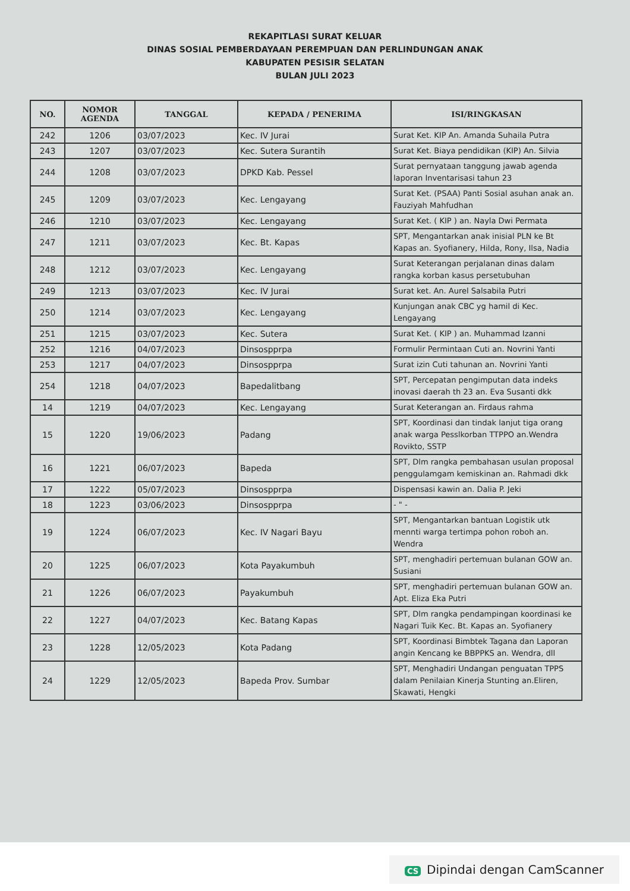REKAPITLASI SURAT KELUAR
DINAS SOSIAL PEMBERDAYAAN PEREMPUAN DAN PERLINDUNGAN ANAK
KABUPATEN PESISIR SELATAN
BULAN JULI 2023
| NO. | NOMOR AGENDA | TANGGAL | KEPADA / PENERIMA | ISI/RINGKASAN |
| --- | --- | --- | --- | --- |
| 242 | 1206 | 03/07/2023 | Kec. IV Jurai | Surat Ket. KIP An. Amanda Suhaila Putra |
| 243 | 1207 | 03/07/2023 | Kec. Sutera Surantih | Surat Ket. Biaya pendidikan (KIP) An. Silvia |
| 244 | 1208 | 03/07/2023 | DPKD Kab. Pessel | Surat pernyataan tanggung jawab agenda laporan Inventarisasi tahun 23 |
| 245 | 1209 | 03/07/2023 | Kec. Lengayang | Surat Ket. (PSAA) Panti Sosial asuhan anak an. Fauziyah Mahfudhan |
| 246 | 1210 | 03/07/2023 | Kec. Lengayang | Surat Ket. ( KIP ) an. Nayla Dwi Permata |
| 247 | 1211 | 03/07/2023 | Kec. Bt. Kapas | SPT, Mengantarkan anak inisial PLN ke Bt Kapas an. Syofianery, Hilda, Rony, Ilsa, Nadia |
| 248 | 1212 | 03/07/2023 | Kec. Lengayang | Surat Keterangan perjalanan dinas dalam rangka korban kasus persetubuhan |
| 249 | 1213 | 03/07/2023 | Kec. IV Jurai | Surat ket. An. Aurel Salsabila Putri |
| 250 | 1214 | 03/07/2023 | Kec. Lengayang | Kunjungan anak CBC yg hamil di Kec. Lengayang |
| 251 | 1215 | 03/07/2023 | Kec. Sutera | Surat Ket. ( KIP ) an. Muhammad Izanni |
| 252 | 1216 | 04/07/2023 | Dinsospprpa | Formulir Permintaan Cuti an. Novrini Yanti |
| 253 | 1217 | 04/07/2023 | Dinsospprpa | Surat izin Cuti tahunan an. Novrini Yanti |
| 254 | 1218 | 04/07/2023 | Bapedalitbang | SPT, Percepatan pengimputan data indeks inovasi daerah th 23 an. Eva Susanti dkk |
| 14 | 1219 | 04/07/2023 | Kec. Lengayang | Surat Keterangan an. Firdaus rahma |
| 15 | 1220 | 19/06/2023 | Padang | SPT, Koordinasi dan tindak lanjut tiga orang anak warga Pesslkorban TTPPO an.Wendra Rovikto, SSTP |
| 16 | 1221 | 06/07/2023 | Bapeda | SPT, Dlm rangka pembahasan usulan proposal penggulamgam kemiskinan an. Rahmadi dkk |
| 17 | 1222 | 05/07/2023 | Dinsospprpa | Dispensasi kawin an. Dalia P. Jeki |
| 18 | 1223 | 03/06/2023 | Dinsospprpa | - " - |
| 19 | 1224 | 06/07/2023 | Kec. IV Nagari Bayu | SPT, Mengantarkan bantuan Logistik utk mennti warga tertimpa pohon roboh an. Wendra |
| 20 | 1225 | 06/07/2023 | Kota Payakumbuh | SPT, menghadiri pertemuan bulanan GOW an. Susiani |
| 21 | 1226 | 06/07/2023 | Payakumbuh | SPT, menghadiri pertemuan bulanan GOW an. Apt. Eliza Eka Putri |
| 22 | 1227 | 04/07/2023 | Kec. Batang Kapas | SPT, Dlm rangka pendampingan koordinasi ke Nagari Tuik Kec. Bt. Kapas an. Syofianery |
| 23 | 1228 | 12/05/2023 | Kota Padang | SPT, Koordinasi Bimbtek Tagana dan Laporan angin Kencang ke BBPPKS an. Wendra, dll |
| 24 | 1229 | 12/05/2023 | Bapeda Prov. Sumbar | SPT, Menghadiri Undangan penguatan TPPS dalam Penilaian Kinerja Stunting an.Eliren, Skawati, Hengki |
CS Dipindai dengan CamScanner